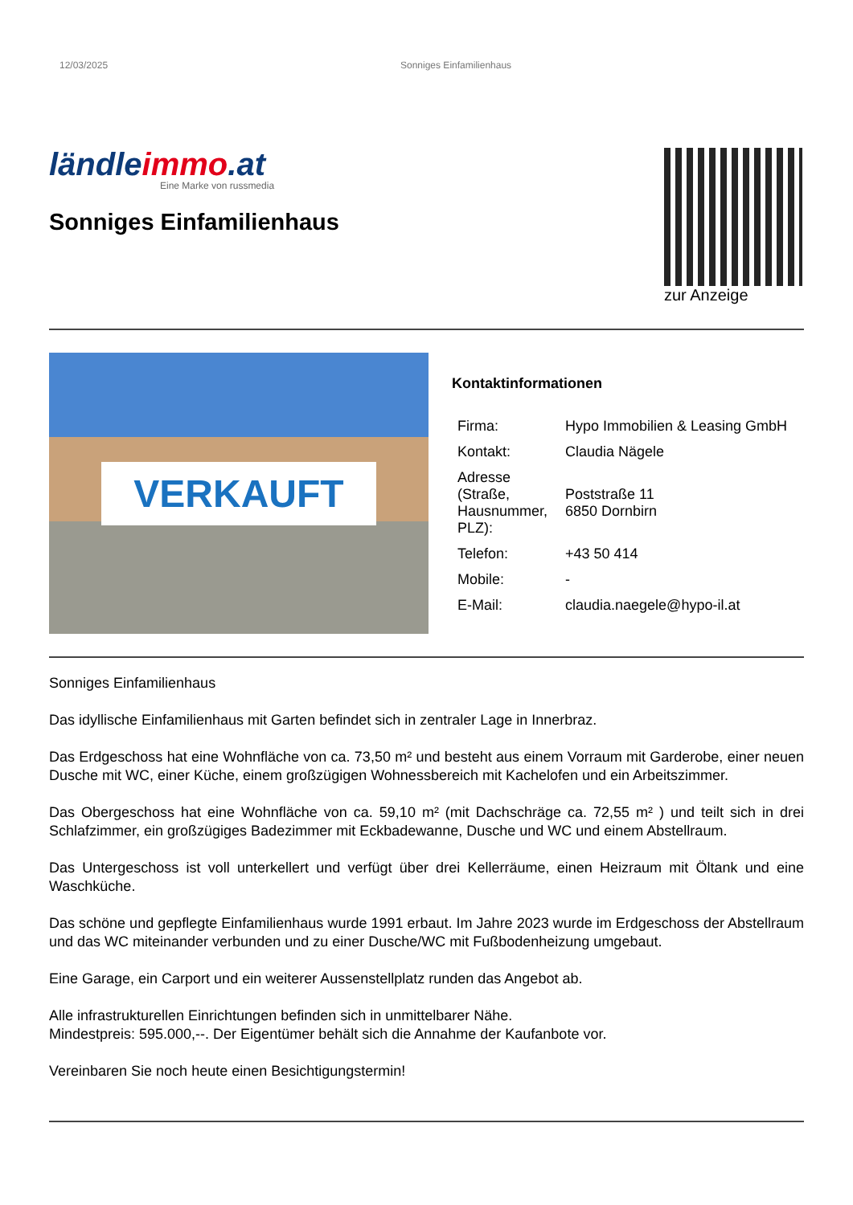12/03/2025 Sonniges Einfamilienhaus
ländleimmo.at
Eine Marke von russmedia
Sonniges Einfamilienhaus
zur Anzeige
VERKAUFT
Kontaktinformationen
| Firma: | Hypo Immobilien & Leasing GmbH |
| Kontakt: | Claudia Nägele |
| Adresse (Straße, Hausnummer, PLZ): | Poststraße 11 6850 Dornbirn |
| Telefon: | +43 50 414 |
| Mobile: | - |
| E-Mail: | claudia.naegele@hypo-il.at |
Sonniges Einfamilienhaus
Das idyllische Einfamilienhaus mit Garten befindet sich in zentraler Lage in Innerbraz.
Das Erdgeschoss hat eine Wohnfläche von ca. 73,50 m² und besteht aus einem Vorraum mit Garderobe, einer neuen Dusche mit WC, einer Küche, einem großzügigen Wohnessbereich mit Kachelofen und ein Arbeitszimmer.
Das Obergeschoss hat eine Wohnfläche von ca. 59,10 m² (mit Dachschräge ca. 72,55 m² ) und teilt sich in drei Schlafzimmer, ein großzügiges Badezimmer mit Eckbadewanne, Dusche und WC und einem Abstellraum.
Das Untergeschoss ist voll unterkellert und verfügt über drei Kellerräume, einen Heizraum mit Öltank und eine Waschküche.
Das schöne und gepflegte Einfamilienhaus wurde 1991 erbaut. Im Jahre 2023 wurde im Erdgeschoss der Abstellraum und das WC miteinander verbunden und zu einer Dusche/WC mit Fußbodenheizung umgebaut.
Eine Garage, ein Carport und ein weiterer Aussenstellplatz runden das Angebot ab.
Alle infrastrukturellen Einrichtungen befinden sich in unmittelbarer Nähe.
Mindestpreis: 595.000,--. Der Eigentümer behält sich die Annahme der Kaufanbote vor.
Vereinbaren Sie noch heute einen Besichtigungstermin!